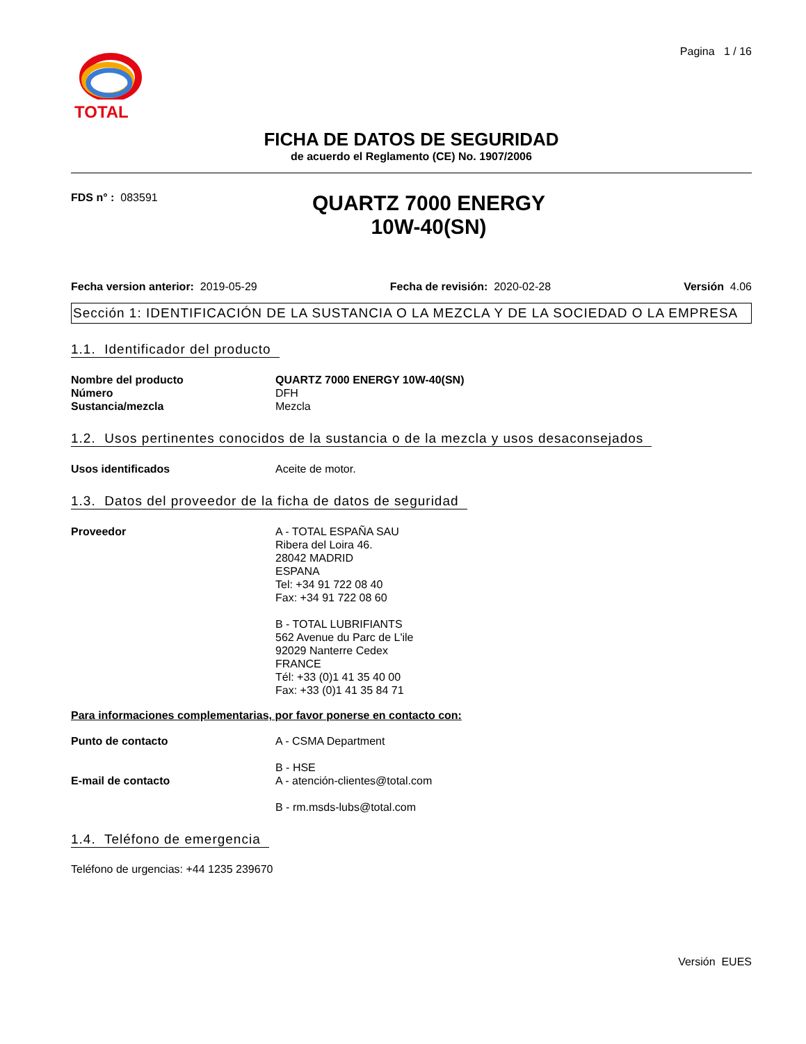TOTAL
Pagina 1 / 16
FICHA DE DATOS DE SEGURIDAD
de acuerdo el Reglamento (CE) No. 1907/2006
FDS n° : 083591
QUARTZ 7000 ENERGY
10W-40(SN)
Fecha version anterior: 2019-05-29
Fecha de revisión: 2020-02-28 Versión 4.06
Sección 1: IDENTIFICACIÓN DE LA SUSTANCIA O LA MEZCLA Y DE LA SOCIEDAD O LA EMPRESA
1.1. Identificador del producto
Nombre del producto QUARTZ 7000 ENERGY 10W-40(SN)
Número DFH
Sustancia/mezcla Mezcla
1.2. Usos pertinentes conocidos de la sustancia o de la mezcla y usos desaconsejados
Usos identificados Aceite de motor.
1.3. Datos del proveedor de la ficha de datos de seguridad
Proveedor A - TOTAL ESPAÑA SAU
Ribera del Loira 46.
28042 MADRID
ESPANA
Tel: +34 91 722 08 40
Fax: +34 91 722 08 60
B - TOTAL LUBRIFIANTS
562 Avenue du Parc de L'ile
92029 Nanterre Cedex
FRANCE
Tél: +33 (0)1 41 35 40 00
Fax: +33 (0)1 41 35 84 71
Para informaciones complementarias, por favor ponerse en contacto con:
Punto de contacto A - CSMA Department
B - HSE
E-mail de contacto A - atención-clientes@total.com
B - rm.msds-lubs@total.com
1.4. Teléfono de emergencia
Teléfono de urgencias: +44 1235 239670
Versión EUES